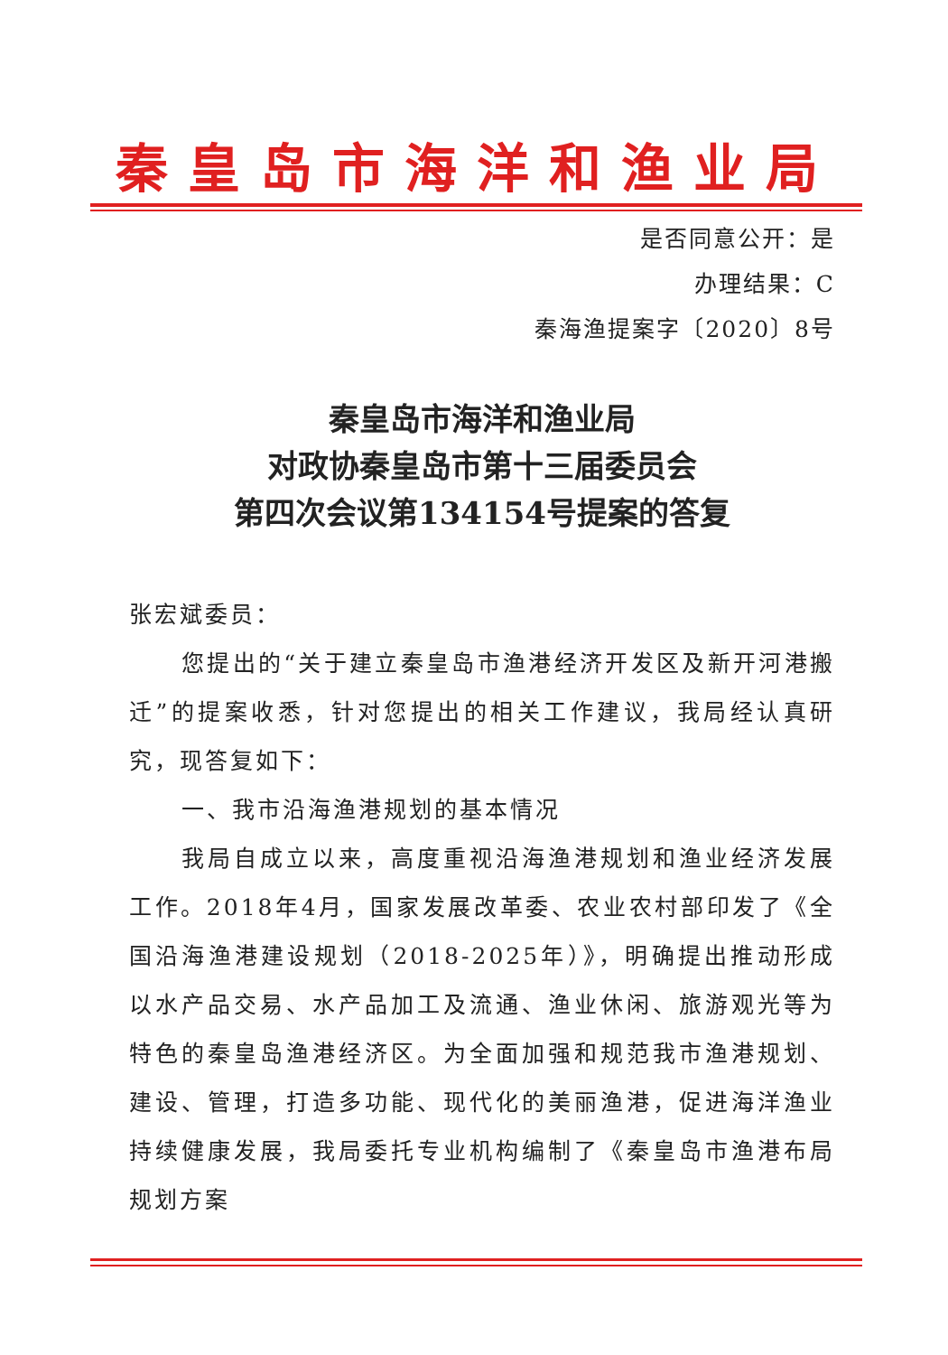秦皇岛市海洋和渔业局
是否同意公开：是
办理结果：C
秦海渔提案字〔2020〕8号
秦皇岛市海洋和渔业局
对政协秦皇岛市第十三届委员会
第四次会议第134154号提案的答复
张宏斌委员：
您提出的“关于建立秦皇岛市渔港经济开发区及新开河港搬迁”的提案收悉，针对您提出的相关工作建议，我局经认真研究，现答复如下：
一、我市沿海渔港规划的基本情况
我局自成立以来，高度重视沿海渔港规划和渔业经济发展工作。2018年4月，国家发展改革委、农业农村部印发了《全国沿海渔港建设规划（2018-2025年）》，明确提出推动形成以水产品交易、水产品加工及流通、渔业休闲、旅游观光等为特色的秦皇岛渔港经济区。为全面加强和规范我市渔港规划、建设、管理，打造多功能、现代化的美丽渔港，促进海洋渔业持续健康发展，我局委托专业机构编制了《秦皇岛市渔港布局规划方案